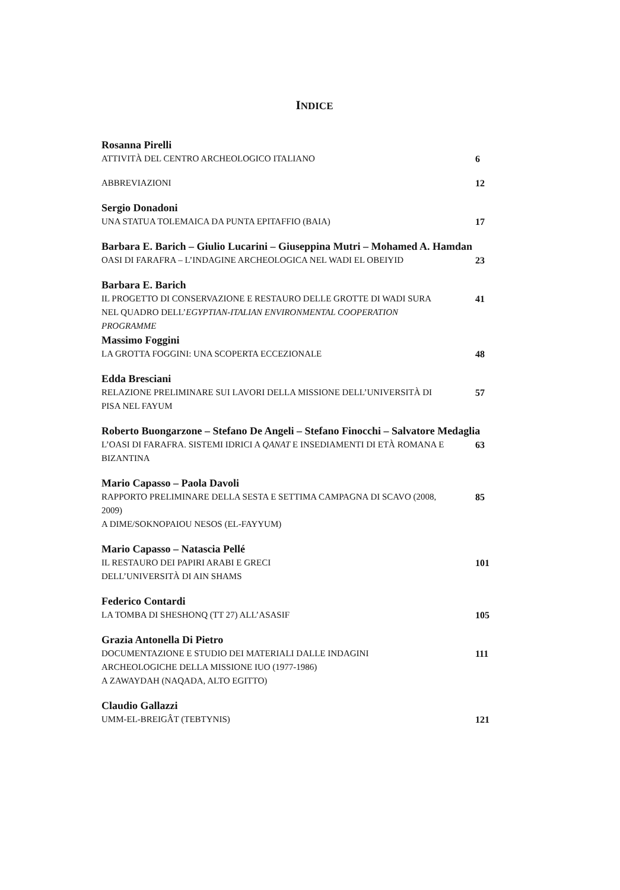INDICE
Rosanna Pirelli
ATTIVITÀ DEL CENTRO ARCHEOLOGICO ITALIANO 6
ABBREVIAZIONI 12
Sergio Donadoni
UNA STATUA TOLEMAICA DA PUNTA EPITAFFIO (BAIA) 17
Barbara E. Barich – Giulio Lucarini – Giuseppina Mutri – Mohamed A. Hamdan
OASI DI FARAFRA – L’INDAGINE ARCHEOLOGICA NEL WADI EL OBEIYID 23
Barbara E. Barich
IL PROGETTO DI CONSERVAZIONE E RESTAURO DELLE GROTTE DI WADI SURA NEL QUADRO DELL’EGYPTIAN-ITALIAN ENVIRONMENTAL COOPERATION PROGRAMME 41
Massimo Foggini
LA GROTTA FOGGINI: UNA SCOPERTA ECCEZIONALE 48
Edda Bresciani
RELAZIONE PRELIMINARE SUI LAVORI DELLA MISSIONE DELL’UNIVERSITÀ DI PISA NEL FAYUM 57
Roberto Buongarzone – Stefano De Angeli – Stefano Finocchi – Salvatore Medaglia
L’OASI DI FARAFRA. SISTEMI IDRICI A QANAT E INSEDIAMENTI DI ETÀ ROMANA E BIZANTINA 63
Mario Capasso – Paola Davoli
RAPPORTO PRELIMINARE DELLA SESTA E SETTIMA CAMPAGNA DI SCAVO (2008, 2009)
A DIME/SOKNOPAIOU NESOS (EL-FAYYUM) 85
Mario Capasso – Natascia Pellé
IL RESTAURO DEI PAPIRI ARABI E GRECI
DELL’UNIVERSITÀ DI AIN SHAMS 101
Federico Contardi
LA TOMBA DI SHESHONQ (TT 27) ALL’ASASIF 105
Grazia Antonella Di Pietro
DOCUMENTAZIONE E STUDIO DEI MATERIALI DALLE INDAGINI ARCHEOLOGICHE DELLA MISSIONE IUO (1977-1986)
A ZAWAYDAH (NAQADA, ALTO EGITTO) 111
Claudio Gallazzi
UMM-EL-BREIGÂT (TEBTYNIS) 121